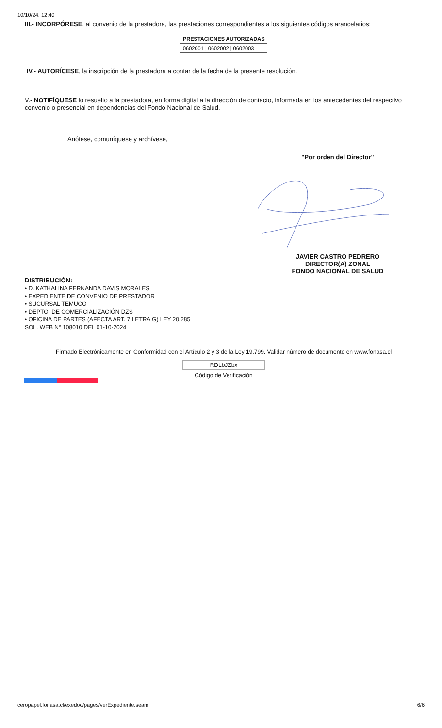10/10/24, 12:40
III.- INCORPÓRESE, al convenio de la prestadora, las prestaciones correspondientes a los siguientes códigos arancelarios:
| PRESTACIONES AUTORIZADAS |
| --- |
| 0602001 / 0602002 / 0602003 |
IV.- AUTORÍCESE, la inscripción de la prestadora a contar de la fecha de la presente resolución.
V.- NOTIFÍQUESE lo resuelto a la prestadora, en forma digital a la dirección de contacto, informada en los antecedentes del respectivo convenio o presencial en dependencias del Fondo Nacional de Salud.
Anótese, comuníquese y archívese,
"Por orden del Director"
JAVIER CASTRO PEDRERO
DIRECTOR(A) ZONAL
FONDO NACIONAL DE SALUD
DISTRIBUCIÓN:
• D. KATHALINA FERNANDA DAVIS MORALES
• EXPEDIENTE DE CONVENIO DE PRESTADOR
• SUCURSAL TEMUCO
• DEPTO. DE COMERCIALIZACIÓN DZS
• OFICINA DE PARTES (AFECTA ART. 7 LETRA G) LEY 20.285
SOL. WEB N° 108010 DEL 01-10-2024
Firmado Electrónicamente en Conformidad con el Artículo 2 y 3 de la Ley 19.799. Validar número de documento en www.fonasa.cl
RDLbJZbx
Código de Verificación
ceropapel.fonasa.cl/exedoc/pages/verExpediente.seam 6/6